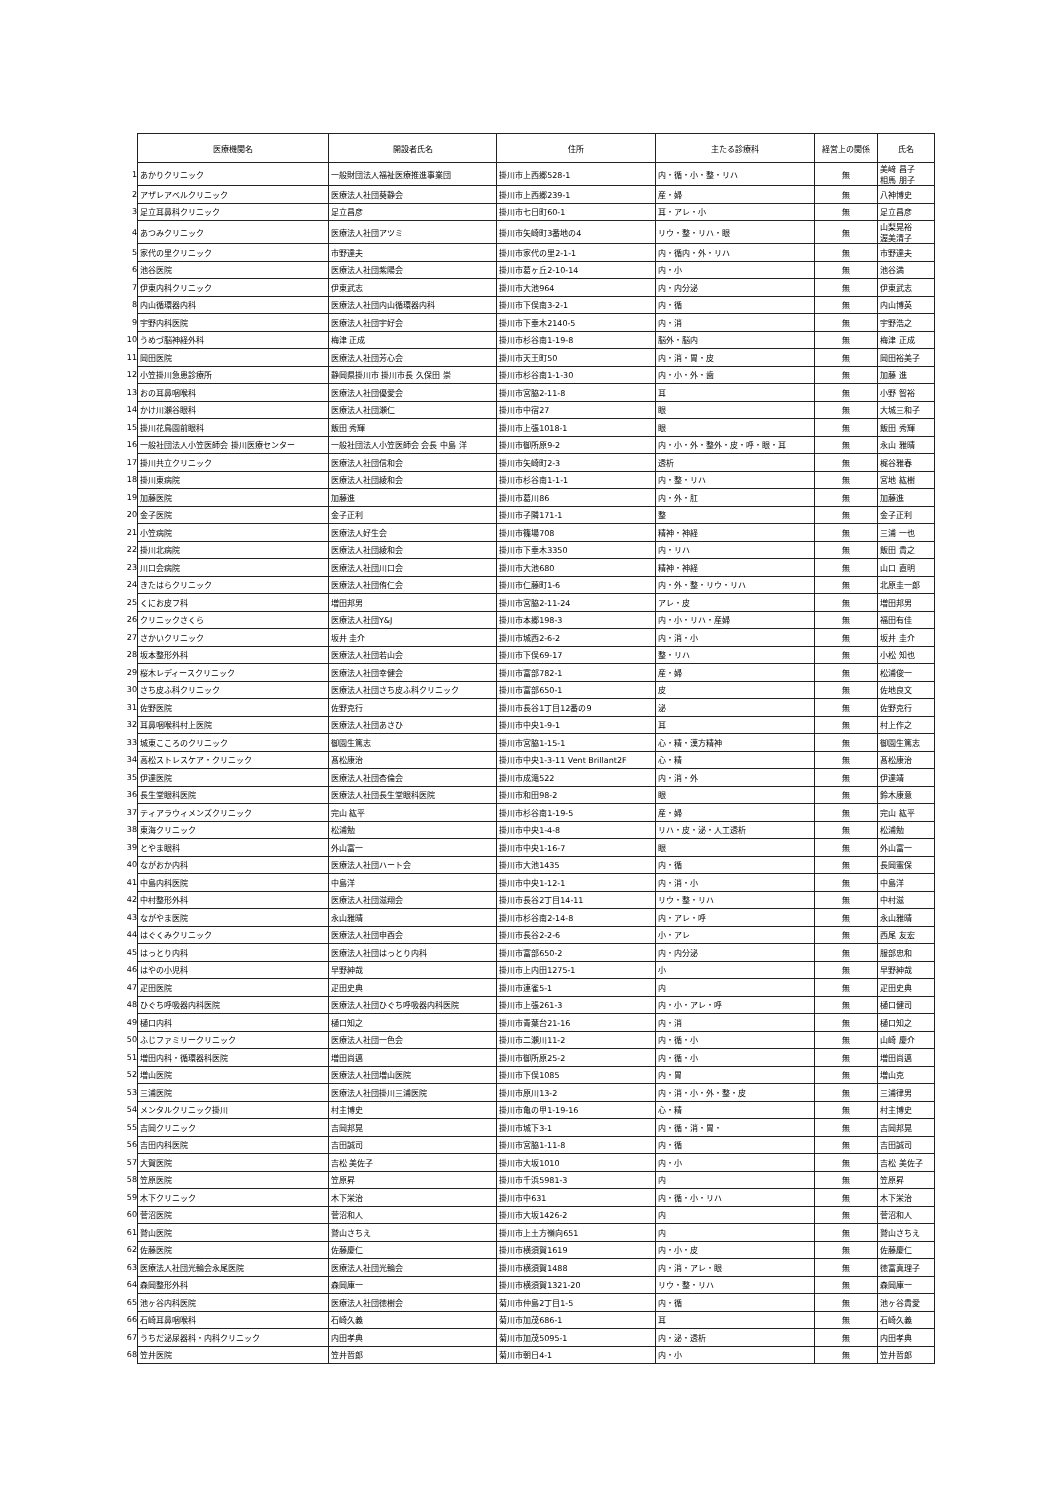| | 医療機関名 | 開設者氏名 | 住所 | 主たる診療科 | 経営上の関係 | 氏名 |
| 1 | あかりクリニック | 一般財団法人福祉医療推進事業団 | 掛川市上西郷528-1 | 内・循・小・整・リハ | 無 | 美﨑 昌子 相馬 朋子 |
| 2 | アザレアベルクリニック | 医療法人社団葵静会 | 掛川市上西郷239-1 | 産・婦 | 無 | 八神博史 |
| 3 | 足立耳鼻科クリニック | 足立昌彦 | 掛川市七日町60-1 | 耳・アレ・小 | 無 | 足立昌彦 |
| 4 | あつみクリニック | 医療法人社団アツミ | 掛川市矢崎町3番地の4 | リウ・整・リハ・眼 | 無 | 山梨晃裕 渥美清子 |
| 5 | 家代の里クリニック | 市野達夫 | 掛川市家代の里2-1-1 | 内・循内・外・リハ | 無 | 市野達夫 |
| 6 | 池谷医院 | 医療法人社団紫陽会 | 掛川市葛ヶ丘2-10-14 | 内・小 | 無 | 池谷満 |
| 7 | 伊東内科クリニック | 伊東武志 | 掛川市大池964 | 内・内分泌 | 無 | 伊東武志 |
| 8 | 内山循環器内科 | 医療法人社団内山循環器内科 | 掛川市下俣南3-2-1 | 内・循 | 無 | 内山博英 |
| 9 | 宇野内科医院 | 医療法人社団宇好会 | 掛川市下垂木2140-5 | 内・消 | 無 | 宇野浩之 |
| 10 | うめづ脳神経外科 | 梅津 正成 | 掛川市杉谷南1-19-8 | 脳外・脳内 | 無 | 梅津 正成 |
| 11 | 岡田医院 | 医療法人社団芳心会 | 掛川市天王町50 | 内・消・胃・皮 | 無 | 岡田裕美子 |
| 12 | 小笠掛川急患診療所 | 静岡県掛川市 掛川市長 久保田 崇 | 掛川市杉谷南1-1-30 | 内・小・外・歯 | 無 | 加藤 進 |
| 13 | おの耳鼻咽喉科 | 医療法人社団優愛会 | 掛川市宮脇2-11-8 | 耳 | 無 | 小野 智裕 |
| 14 | かけ川瀬谷眼科 | 医療法人社団瀬仁 | 掛川市中宿27 | 眼 | 無 | 大城三和子 |
| 15 | 掛川花鳥園前眼科 | 飯田 秀輝 | 掛川市上張1018-1 | 眼 | 無 | 飯田 秀輝 |
| 16 | 一般社団法人小笠医師会 掛川医療センター | 一般社団法人小笠医師会 会長 中島 洋 | 掛川市御所原9-2 | 内・小・外・整外・皮・呼・眼・耳 | 無 | 永山 雅晴 |
| 17 | 掛川共立クリニック | 医療法人社団信和会 | 掛川市矢崎町2-3 | 透析 | 無 | 梶谷雅春 |
| 18 | 掛川東病院 | 医療法人社団綾和会 | 掛川市杉谷南1-1-1 | 内・整・リハ | 無 | 宮地 紘樹 |
| 19 | 加藤医院 | 加藤進 | 掛川市葛川86 | 内・外・肛 | 無 | 加藤進 |
| 20 | 金子医院 | 金子正利 | 掛川市子隣171-1 | 整 | 無 | 金子正利 |
| 21 | 小笠病院 | 医療法人好生会 | 掛川市篠場708 | 精神・神経 | 無 | 三浦 一也 |
| 22 | 掛川北病院 | 医療法人社団綾和会 | 掛川市下垂木3350 | 内・リハ | 無 | 飯田 貴之 |
| 23 | 川口会病院 | 医療法人社団川口会 | 掛川市大池680 | 精神・神経 | 無 | 山口 直明 |
| 24 | きたはらクリニック | 医療法人社団侑仁会 | 掛川市仁藤町1-6 | 内・外・整・リウ・リハ | 無 | 北原圭一郎 |
| 25 | くにお皮フ科 | 増田邦男 | 掛川市宮脇2-11-24 | アレ・皮 | 無 | 増田邦男 |
| 26 | クリニックさくら | 医療法人社団Y&J | 掛川市本郷198-3 | 内・小・リハ・産婦 | 無 | 福田有佳 |
| 27 | さかいクリニック | 坂井 圭介 | 掛川市城西2-6-2 | 内・消・小 | 無 | 坂井 圭介 |
| 28 | 坂本整形外科 | 医療法人社団若山会 | 掛川市下俣69-17 | 整・リハ | 無 | 小松 知也 |
| 29 | 桜木レディースクリニック | 医療法人社団幸健会 | 掛川市富部782-1 | 産・婦 | 無 | 松浦俊一 |
| 30 | さち皮ふ科クリニック | 医療法人社団さち皮ふ科クリニック | 掛川市富部650-1 | 皮 | 無 | 佐地良文 |
| 31 | 佐野医院 | 佐野克行 | 掛川市長谷1丁目12番の9 | 泌 | 無 | 佐野克行 |
| 32 | 耳鼻咽喉科村上医院 | 医療法人社団あさひ | 掛川市中央1-9-1 | 耳 | 無 | 村上作之 |
| 33 | 城東こころのクリニック | 御園生篤志 | 掛川市宮脇1-15-1 | 心・精・漢方精神 | 無 | 御園生篤志 |
| 34 | 高松ストレスケア・クリニック | 髙松康治 | 掛川市中央1-3-11 Vent Brillant2F | 心・精 | 無 | 髙松康治 |
| 35 | 伊達医院 | 医療法人社団杏倫会 | 掛川市成滝522 | 内・消・外 | 無 | 伊達靖 |
| 36 | 長生堂眼科医院 | 医療法人社団長生堂眼科医院 | 掛川市和田98-2 | 眼 | 無 | 鈴木康意 |
| 37 | ティアラウィメンズクリニック | 完山 紘平 | 掛川市杉谷南1-19-5 | 産・婦 | 無 | 完山 紘平 |
| 38 | 東海クリニック | 松浦勉 | 掛川市中央1-4-8 | リハ・皮・泌・人工透析 | 無 | 松浦勉 |
| 39 | とやま眼科 | 外山富一 | 掛川市中央1-16-7 | 眼 | 無 | 外山富一 |
| 40 | ながおか内科 | 医療法人社団ハート会 | 掛川市大池1435 | 内・循 | 無 | 長岡憲保 |
| 41 | 中島内科医院 | 中島洋 | 掛川市中央1-12-1 | 内・消・小 | 無 | 中島洋 |
| 42 | 中村整形外科 | 医療法人社団滋翔会 | 掛川市長谷2丁目14-11 | リウ・整・リハ | 無 | 中村滋 |
| 43 | ながやま医院 | 永山雅晴 | 掛川市杉谷南2-14-8 | 内・アレ・呼 | 無 | 永山雅晴 |
| 44 | はぐくみクリニック | 医療法人社団申酉会 | 掛川市長谷2-2-6 | 小・アレ | 無 | 西尾 友宏 |
| 45 | はっとり内科 | 医療法人社団はっとり内科 | 掛川市富部650-2 | 内・内分泌 | 無 | 服部忠和 |
| 46 | はやの小児科 | 早野紳哉 | 掛川市上内田1275-1 | 小 | 無 | 早野紳哉 |
| 47 | 疋田医院 | 疋田史典 | 掛川市連雀5-1 | 内 | 無 | 疋田史典 |
| 48 | ひぐち呼吸器内科医院 | 医療法人社団ひぐち呼吸器内科医院 | 掛川市上張261-3 | 内・小・アレ・呼 | 無 | 樋口健司 |
| 49 | 樋口内科 | 樋口知之 | 掛川市青葉台21-16 | 内・消 | 無 | 樋口知之 |
| 50 | ふじファミリークリニック | 医療法人社団一色会 | 掛川市二瀬川11-2 | 内・循・小 | 無 | 山崎 慶介 |
| 51 | 増田内科・循環器科医院 | 増田尚邁 | 掛川市御所原25-2 | 内・循・小 | 無 | 増田尚邁 |
| 52 | 増山医院 | 医療法人社団増山医院 | 掛川市下俣1085 | 内・胃 | 無 | 増山克 |
| 53 | 三浦医院 | 医療法人社団掛川三浦医院 | 掛川市原川13-2 | 内・消・小・外・整・皮 | 無 | 三浦律男 |
| 54 | メンタルクリニック掛川 | 村主博史 | 掛川市亀の甲1-19-16 | 心・精 | 無 | 村主博史 |
| 55 | 吉岡クリニック | 吉岡邦晃 | 掛川市城下3-1 | 内・循・消・胃・ | 無 | 吉岡邦晃 |
| 56 | 吉田内科医院 | 吉田誠司 | 掛川市宮脇1-11-8 | 内・循 | 無 | 吉田誠司 |
| 57 | 大賀医院 | 吉松 美佐子 | 掛川市大坂1010 | 内・小 | 無 | 吉松 美佐子 |
| 58 | 笠原医院 | 笠原昇 | 掛川市千浜5981-3 | 内 | 無 | 笠原昇 |
| 59 | 木下クリニック | 木下栄治 | 掛川市中631 | 内・循・小・リハ | 無 | 木下栄治 |
| 60 | 菅沼医院 | 菅沼和人 | 掛川市大坂1426-2 | 内 | 無 | 菅沼和人 |
| 61 | 鷲山医院 | 鷲山さちえ | 掛川市上土方嶺向651 | 内 | 無 | 鷲山さちえ |
| 62 | 佐藤医院 | 佐藤慶仁 | 掛川市横須賀1619 | 内・小・皮 | 無 | 佐藤慶仁 |
| 63 | 医療法人社団光輪会永尾医院 | 医療法人社団光輪会 | 掛川市横須賀1488 | 内・消・アレ・眼 | 無 | 徳富真理子 |
| 64 | 森岡整形外科 | 森岡庫一 | 掛川市横須賀1321-20 | リウ・整・リハ | 無 | 森岡庫一 |
| 65 | 池ヶ谷内科医院 | 医療法人社団徳樹会 | 菊川市仲島2丁目1-5 | 内・循 | 無 | 池ヶ谷貴愛 |
| 66 | 石崎耳鼻咽喉科 | 石崎久義 | 菊川市加茂686-1 | 耳 | 無 | 石崎久義 |
| 67 | うちだ泌尿器科・内科クリニック | 内田孝典 | 菊川市加茂5095-1 | 内・泌・透析 | 無 | 内田孝典 |
| 68 | 笠井医院 | 笠井哲郎 | 菊川市朝日4-1 | 内・小 | 無 | 笠井哲郎 |